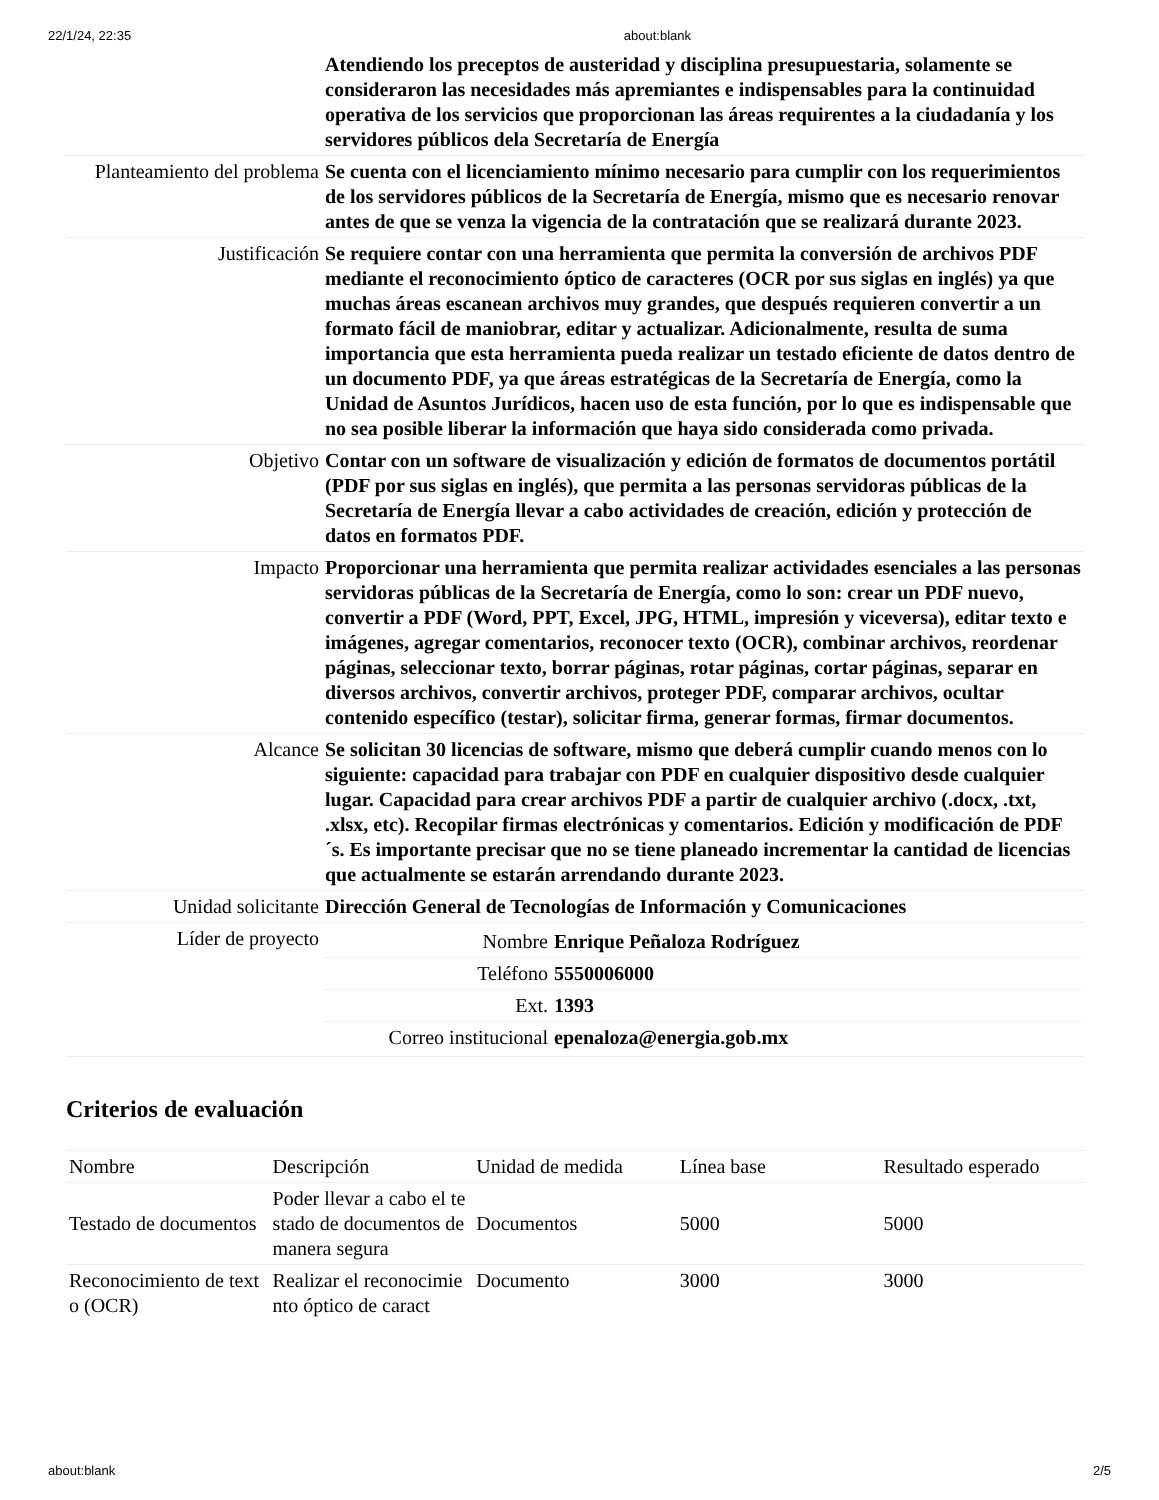22/1/24, 22:35 about:blank
| | Atendiendo los preceptos de austeridad y disciplina presupuestaria, solamente se consideraron las necesidades más apremiantes e indispensables para la continuidad operativa de los servicios que proporcionan las áreas requirentes a la ciudadanía y los servidores públicos dela Secretaría de Energía |
| Planteamiento del problema | Se cuenta con el licenciamiento mínimo necesario para cumplir con los requerimientos de los servidores públicos de la Secretaría de Energía, mismo que es necesario renovar antes de que se venza la vigencia de la contratación que se realizará durante 2023. |
| Justificación | Se requiere contar con una herramienta que permita la conversión de archivos PDF mediante el reconocimiento óptico de caracteres (OCR por sus siglas en inglés) ya que muchas áreas escanean archivos muy grandes, que después requieren convertir a un formato fácil de maniobrar, editar y actualizar. Adicionalmente, resulta de suma importancia que esta herramienta pueda realizar un testado eficiente de datos dentro de un documento PDF, ya que áreas estratégicas de la Secretaría de Energía, como la Unidad de Asuntos Jurídicos, hacen uso de esta función, por lo que es indispensable que no sea posible liberar la información que haya sido considerada como privada. |
| Objetivo | Contar con un software de visualización y edición de formatos de documentos portátil (PDF por sus siglas en inglés), que permita a las personas servidoras públicas de la Secretaría de Energía llevar a cabo actividades de creación, edición y protección de datos en formatos PDF. |
| Impacto | Proporcionar una herramienta que permita realizar actividades esenciales a las personas servidoras públicas de la Secretaría de Energía, como lo son: crear un PDF nuevo, convertir a PDF (Word, PPT, Excel, JPG, HTML, impresión y viceversa), editar texto e imágenes, agregar comentarios, reconocer texto (OCR), combinar archivos, reordenar páginas, seleccionar texto, borrar páginas, rotar páginas, cortar páginas, separar en diversos archivos, convertir archivos, proteger PDF, comparar archivos, ocultar contenido específico (testar), solicitar firma, generar formas, firmar documentos. |
| Alcance | Se solicitan 30 licencias de software, mismo que deberá cumplir cuando menos con lo siguiente: capacidad para trabajar con PDF en cualquier dispositivo desde cualquier lugar. Capacidad para crear archivos PDF a partir de cualquier archivo (.docx, .txt, .xlsx, etc). Recopilar firmas electrónicas y comentarios. Edición y modificación de PDF´s. Es importante precisar que no se tiene planeado incrementar la cantidad de licencias que actualmente se estarán arrendando durante 2023. |
| Unidad solicitante | Dirección General de Tecnologías de Información y Comunicaciones |
| Líder de proyecto | / Nombre / Enrique Peñaloza Rodríguez / / Teléfono / 5550006000 / / Ext. / 1393 / / Correo institucional / epenaloza@energia.gob.mx / |
Criterios de evaluación
| Nombre | Descripción | Unidad de medida | Línea base | Resultado esperado |
| --- | --- | --- | --- | --- |
| Testado de documentos | Poder llevar a cabo el testado de documentos de manera segura | Documentos | 5000 | 5000 |
| Reconocimiento de texto (OCR) | Realizar el reconocimiento óptico de caract | Documento | 3000 | 3000 |
about:blank 2/5